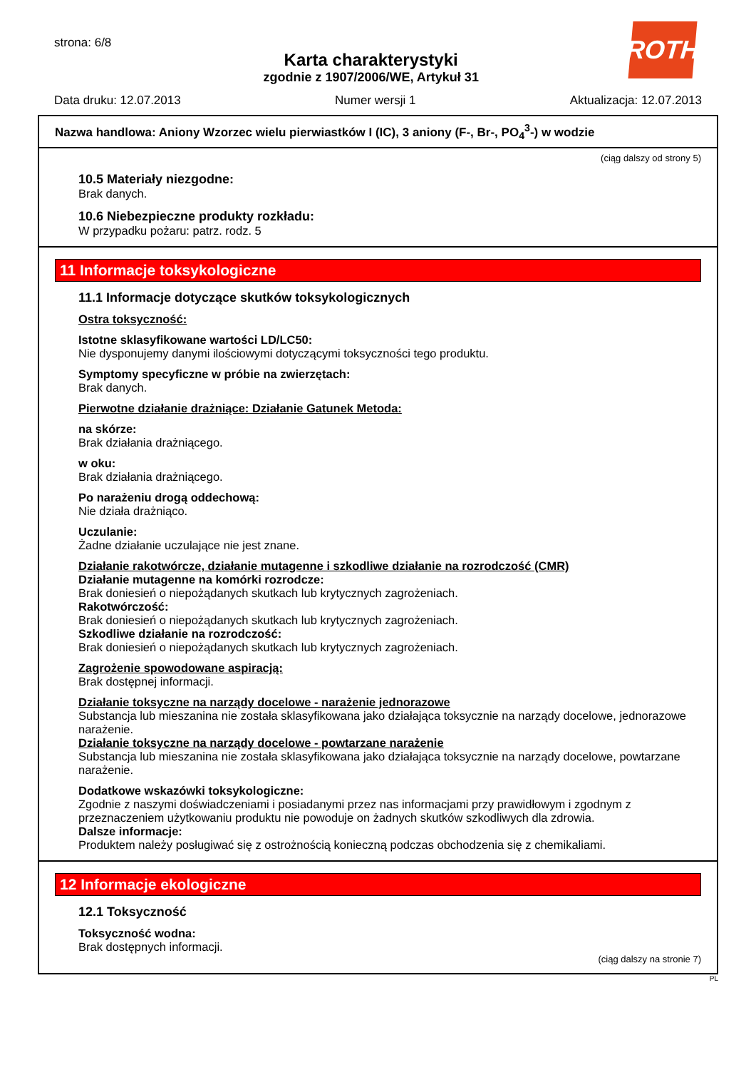strona: 6/8
Karta charakterystyki
zgodnie z 1907/2006/WE, Artykuł 31
ROTH
Data druku: 12.07.2013 Numer wersji 1 Aktualizacja: 12.07.2013
Nazwa handlowa: Aniony Wzorzec wielu pierwiastków I (IC), 3 aniony (F-, Br-, PO<sub>4</sub><sup>3</sup>-) w wodzie
(ciąg dalszy od strony 5)
10.5 Materiały niezgodne:
Brak danych.
10.6 Niebezpieczne produkty rozkładu:
W przypadku pożaru: patrz. rodz. 5
11 Informacje toksykologiczne
11.1 Informacje dotyczące skutków toksykologicznych
Ostra toksyczność:
Istotne sklasyfikowane wartości LD/LC50:
Nie dysponujemy danymi ilościowymi dotyczącymi toksyczności tego produktu.
Symptomy specyficzne w próbie na zwierzętach:
Brak danych.
Pierwotne działanie drażniące: Działanie Gatunek Metoda:
na skórze:
Brak działania drażniącego.
w oku:
Brak działania drażniącego.
Po narażeniu drogą oddechową:
Nie działa drażniąco.
Uczulanie:
Żadne działanie uczulające nie jest znane.
Działanie rakotwórcze, działanie mutagenne i szkodliwe działanie na rozrodczość (CMR)
Działanie mutagenne na komórki rozrodcze:
Brak doniesień o niepożądanych skutkach lub krytycznych zagrożeniach.
Rakotwórczość:
Brak doniesień o niepożądanych skutkach lub krytycznych zagrożeniach.
Szkodliwe działanie na rozrodczość:
Brak doniesień o niepożądanych skutkach lub krytycznych zagrożeniach.
Zagrożenie spowodowane aspiracją:
Brak dostępnej informacji.
Działanie toksyczne na narządy docelowe - narażenie jednorazowe
Substancja lub mieszanina nie została sklasyfikowana jako działająca toksycznie na narządy docelowe, jednorazowe narażenie.
Działanie toksyczne na narządy docelowe - powtarzane narażenie
Substancja lub mieszanina nie została sklasyfikowana jako działająca toksycznie na narządy docelowe, powtarzane narażenie.
Dodatkowe wskazówki toksykologiczne:
Zgodnie z naszymi doświadczeniami i posiadanymi przez nas informacjami przy prawidłowym i zgodnym z przeznaczeniem użytkowaniu produktu nie powoduje on żadnych skutków szkodliwych dla zdrowia.
Dalsze informacje:
Produktem należy posługiwać się z ostrożnością konieczną podczas obchodzenia się z chemikaliami.
12 Informacje ekologiczne
12.1 Toksyczność
Toksyczność wodna:
Brak dostępnych informacji.
(ciąg dalszy na stronie 7)
PL